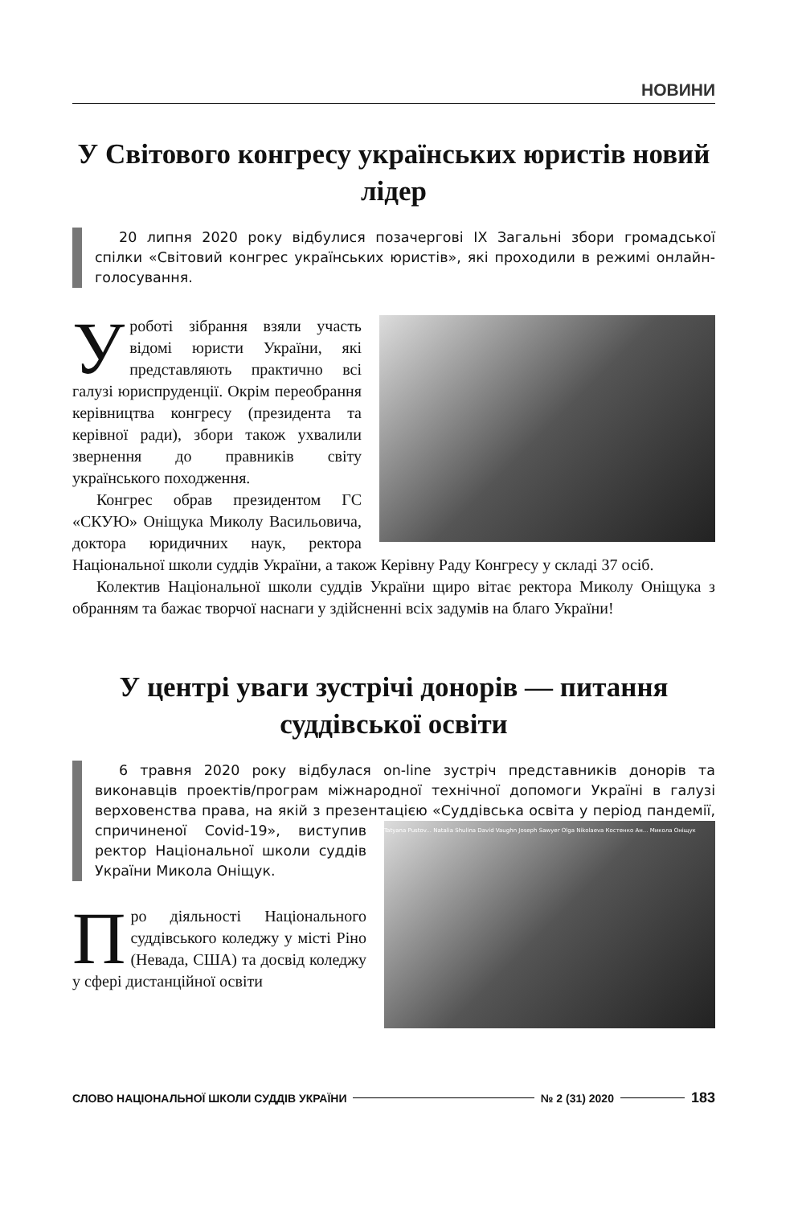НОВИНИ
У Світового конгресу українських юристів новий лідер
20 липня 2020 року відбулися позачергові IX Загальні збори громадської спілки «Світовий конгрес українських юристів», які проходили в режимі онлайн-голосування.
Уроботі зібрання взяли участь відомі юристи України, які представляють практично всі галузі юриспруденції. Окрім переобрання керівництва конгресу (президента та керівної ради), збори також ухвалили звернення до правників світу українського походження.
Конгрес обрав президентом ГС «СКУЮ» Оніщука Миколу Васильовича, доктора юридичних наук, ректора Національної школи суддів України, а також Керівну Раду Конгресу у складі 37 осіб.
Колектив Національної школи суддів України щиро вітає ректора Миколу Оніщука з обранням та бажає творчої наснаги у здійсненні всіх задумів на благо України!
У центрі уваги зустрічі донорів — питання суддівської освіти
6 травня 2020 року відбулася on-line зустріч представників донорів та виконавців проектів/програм міжнародної технічної допомоги Україні в галузі верховенства права, на якій з презентацією «Суддівська освіта у період
Tatyana Pustov... Natalia Shulina David Vaughn Joseph Sawyer Olga Nikolaeva Костенко Ан... Микола Оніщук
пандемії, спричиненої Covid-19», виступив ректор Національної школи суддів України Микола Оніщук.
Про діяльності Національного суддівського коледжу у місті Ріно (Невада, США) та досвід коледжу у сфері дистанційної освіти
СЛОВО НАЦІОНАЛЬНОЇ ШКОЛИ СУДДІВ УКРАЇНИ № 2 (31) 2020 183